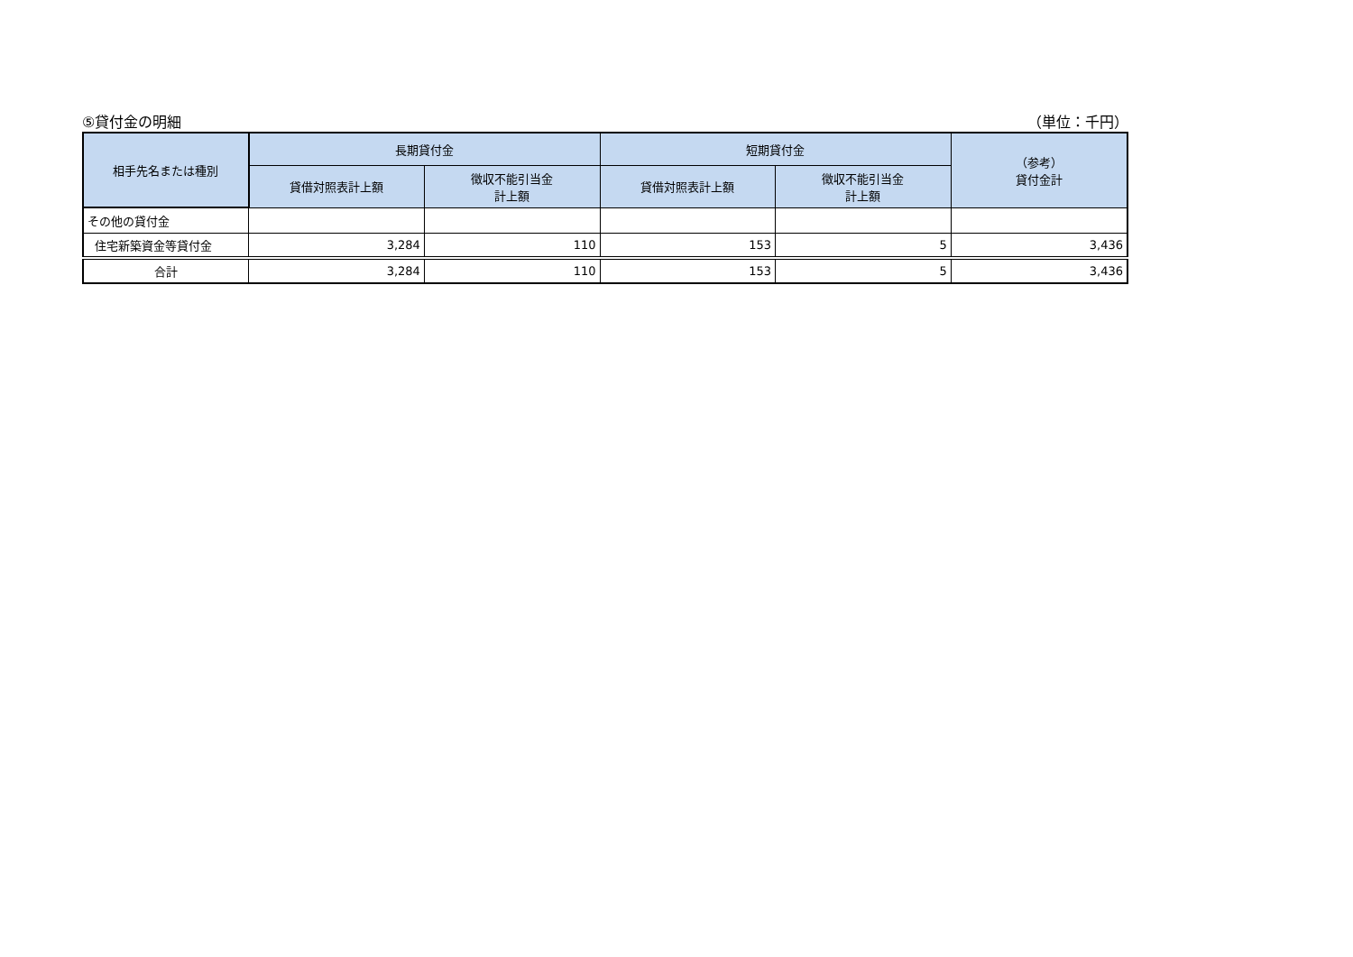⑤貸付金の明細 （単位：千円）
| 相手先名または種別 | 長期貸付金 | | 短期貸付金 | | （参考） 貸付金計 |
| --- | --- | --- | --- | --- | --- |
| | 貸借対照表計上額 | 徴収不能引当金 計上額 | 貸借対照表計上額 | 徴収不能引当金 計上額 | |
| その他の貸付金 | | | | | |
| 住宅新築資金等貸付金 | 3,284 | 110 | 153 | 5 | 3,436 |
| 合計 | 3,284 | 110 | 153 | 5 | 3,436 |